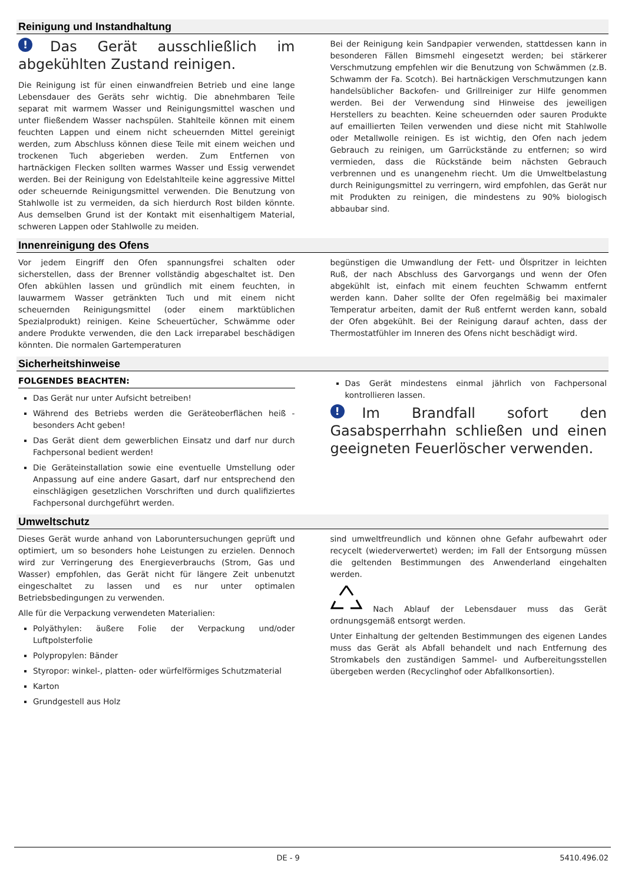Reinigung und Instandhaltung
! Das Gerät ausschließlich im abgekühlten Zustand reinigen.
Die Reinigung ist für einen einwandfreien Betrieb und eine lange Lebensdauer des Geräts sehr wichtig. Die abnehmbaren Teile separat mit warmem Wasser und Reinigungsmittel waschen und unter fließendem Wasser nachspülen. Stahlteile können mit einem feuchten Lappen und einem nicht scheuernden Mittel gereinigt werden, zum Abschluss können diese Teile mit einem weichen und trockenen Tuch abgerieben werden. Zum Entfernen von hartnäckigen Flecken sollten warmes Wasser und Essig verwendet werden. Bei der Reinigung von Edelstahlteile keine aggressive Mittel oder scheuernde Reinigungsmittel verwenden. Die Benutzung von Stahlwolle ist zu vermeiden, da sich hierdurch Rost bilden könnte. Aus demselben Grund ist der Kontakt mit eisenhaltigem Material, schweren Lappen oder Stahlwolle zu meiden.
Bei der Reinigung kein Sandpapier verwenden, stattdessen kann in besonderen Fällen Bimsmehl eingesetzt werden; bei stärkerer Verschmutzung empfehlen wir die Benutzung von Schwämmen (z.B. Schwamm der Fa. Scotch). Bei hartnäckigen Verschmutzungen kann handelsüblicher Backofen- und Grillreiniger zur Hilfe genommen werden. Bei der Verwendung sind Hinweise des jeweiligen Herstellers zu beachten. Keine scheuernden oder sauren Produkte auf emaillierten Teilen verwenden und diese nicht mit Stahlwolle oder Metallwolle reinigen. Es ist wichtig, den Ofen nach jedem Gebrauch zu reinigen, um Garrückstände zu entfernen; so wird vermieden, dass die Rückstände beim nächsten Gebrauch verbrennen und es unangenehm riecht. Um die Umweltbelastung durch Reinigungsmittel zu verringern, wird empfohlen, das Gerät nur mit Produkten zu reinigen, die mindestens zu 90% biologisch abbaubar sind.
Innenreinigung des Ofens
Vor jedem Eingriff den Ofen spannungsfrei schalten oder sicherstellen, dass der Brenner vollständig abgeschaltet ist. Den Ofen abkühlen lassen und gründlich mit einem feuchten, in lauwarmem Wasser getränkten Tuch und mit einem nicht scheuernden Reinigungsmittel (oder einem marktüblichen Spezialprodukt) reinigen. Keine Scheuertücher, Schwämme oder andere Produkte verwenden, die den Lack irreparabel beschädigen könnten. Die normalen Gartemperaturen
begünstigen die Umwandlung der Fett- und Ölspritzer in leichten Ruß, der nach Abschluss des Garvorgangs und wenn der Ofen abgekühlt ist, einfach mit einem feuchten Schwamm entfernt werden kann. Daher sollte der Ofen regelmäßig bei maximaler Temperatur arbeiten, damit der Ruß entfernt werden kann, sobald der Ofen abgekühlt. Bei der Reinigung darauf achten, dass der Thermostatfühler im Inneren des Ofens nicht beschädigt wird.
Sicherheitshinweise
FOLGENDES BEACHTEN:
Das Gerät nur unter Aufsicht betreiben!
Während des Betriebs werden die Geräteoberflächen heiß - besonders Acht geben!
Das Gerät dient dem gewerblichen Einsatz und darf nur durch Fachpersonal bedient werden!
Die Geräteinstallation sowie eine eventuelle Umstellung oder Anpassung auf eine andere Gasart, darf nur entsprechend den einschlägigen gesetzlichen Vorschriften und durch qualifiziertes Fachpersonal durchgeführt werden.
Das Gerät mindestens einmal jährlich von Fachpersonal kontrollieren lassen.
! Im Brandfall sofort den Gasabsperrhahn schließen und einen geeigneten Feuerlöscher verwenden.
Umweltschutz
Dieses Gerät wurde anhand von Laboruntersuchungen geprüft und optimiert, um so besonders hohe Leistungen zu erzielen. Dennoch wird zur Verringerung des Energieverbrauchs (Strom, Gas und Wasser) empfohlen, das Gerät nicht für längere Zeit unbenutzt eingeschaltet zu lassen und es nur unter optimalen Betriebsbedingungen zu verwenden.
Alle für die Verpackung verwendeten Materialien:
Polyäthylen: äußere Folie der Verpackung und/oder Luftpolsterfolie
Polypropylen: Bänder
Styropor: winkel-, platten- oder würfelförmiges Schutzmaterial
Karton
Grundgestell aus Holz
sind umweltfreundlich und können ohne Gefahr aufbewahrt oder recycelt (wiederverwertet) werden; im Fall der Entsorgung müssen die geltenden Bestimmungen des Anwenderland eingehalten werden.
Nach Ablauf der Lebensdauer muss das Gerät ordnungsgemäß entsorgt werden.
Unter Einhaltung der geltenden Bestimmungen des eigenen Landes muss das Gerät als Abfall behandelt und nach Entfernung des Stromkabels den zuständigen Sammel- und Aufbereitungsstellen übergeben werden (Recyclinghof oder Abfallkonsortien).
DE - 9 5410.496.02